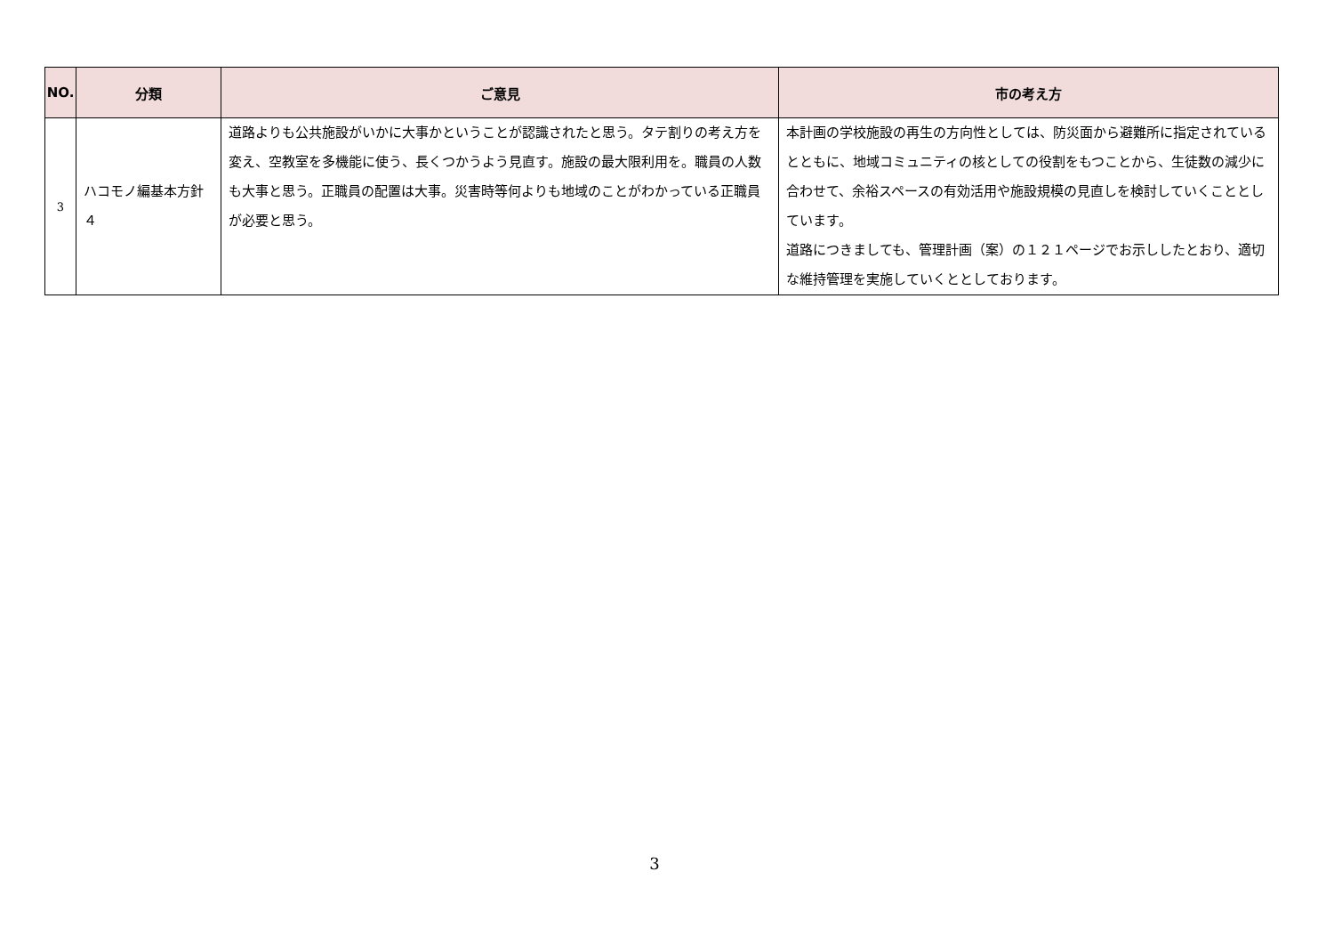| NO. | 分類 | ご意見 | 市の考え方 |
| --- | --- | --- | --- |
| 3 | ハコモノ編基本方針４ | 道路よりも公共施設がいかに大事かということが認識されたと思う。タテ割りの考え方を変え、空教室を多機能に使う、長くつかうよう見直す。施設の最大限利用を。職員の人数も大事と思う。正職員の配置は大事。災害時等何よりも地域のことがわかっている正職員が必要と思う。 | 本計画の学校施設の再生の方向性としては、防災面から避難所に指定されているとともに、地域コミュニティの核としての役割をもつことから、生徒数の減少に合わせて、余裕スペースの有効活用や施設規模の見直しを検討していくこととしています。 道路につきましても、管理計画（案）の１２１ページでお示ししたとおり、適切な維持管理を実施していくととしております。 |
3